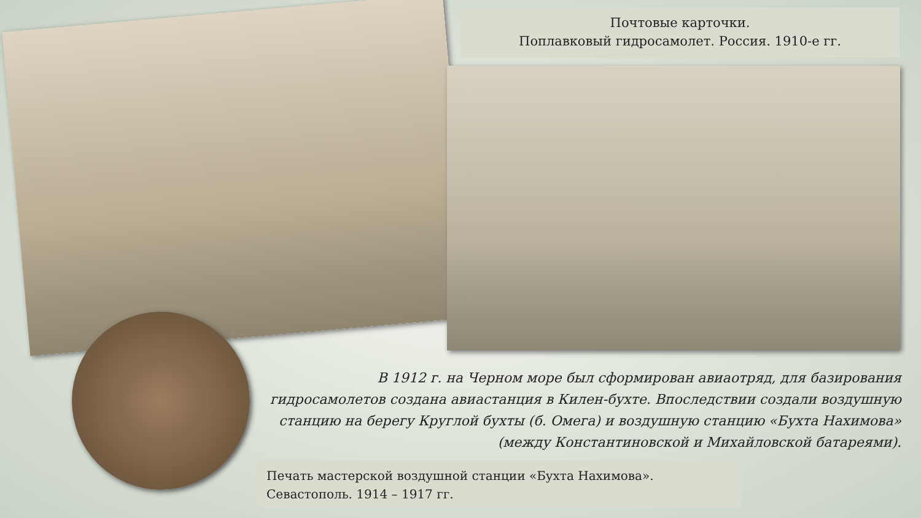Почтовые карточки.
Поплавковый гидросамолет. Россия. 1910-е гг.
В 1912 г. на Черном море был сформирован авиаотряд, для базирования гидросамолетов создана авиастанция в Килен-бухте. Впоследствии создали воздушную станцию на берегу Круглой бухты (б. Омега) и воздушную станцию «Бухта Нахимова» (между Константиновской и Михайловской батареями).
Печать мастерской воздушной станции «Бухта Нахимова».
Севастополь. 1914 – 1917 гг.